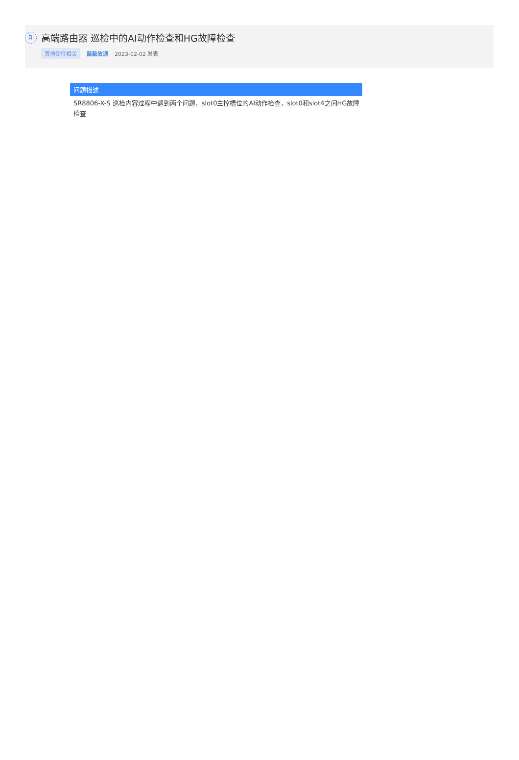知
高端路由器 巡检中的AI动作检查和HG故障检查
其他硬件相关 敲敲放通 2023-02-02 发表
问题描述
SR8806-X-S 巡检内容过程中遇到两个问题，slot0主控槽位的AI动作检查，slot0和slot4之间HG故障检查